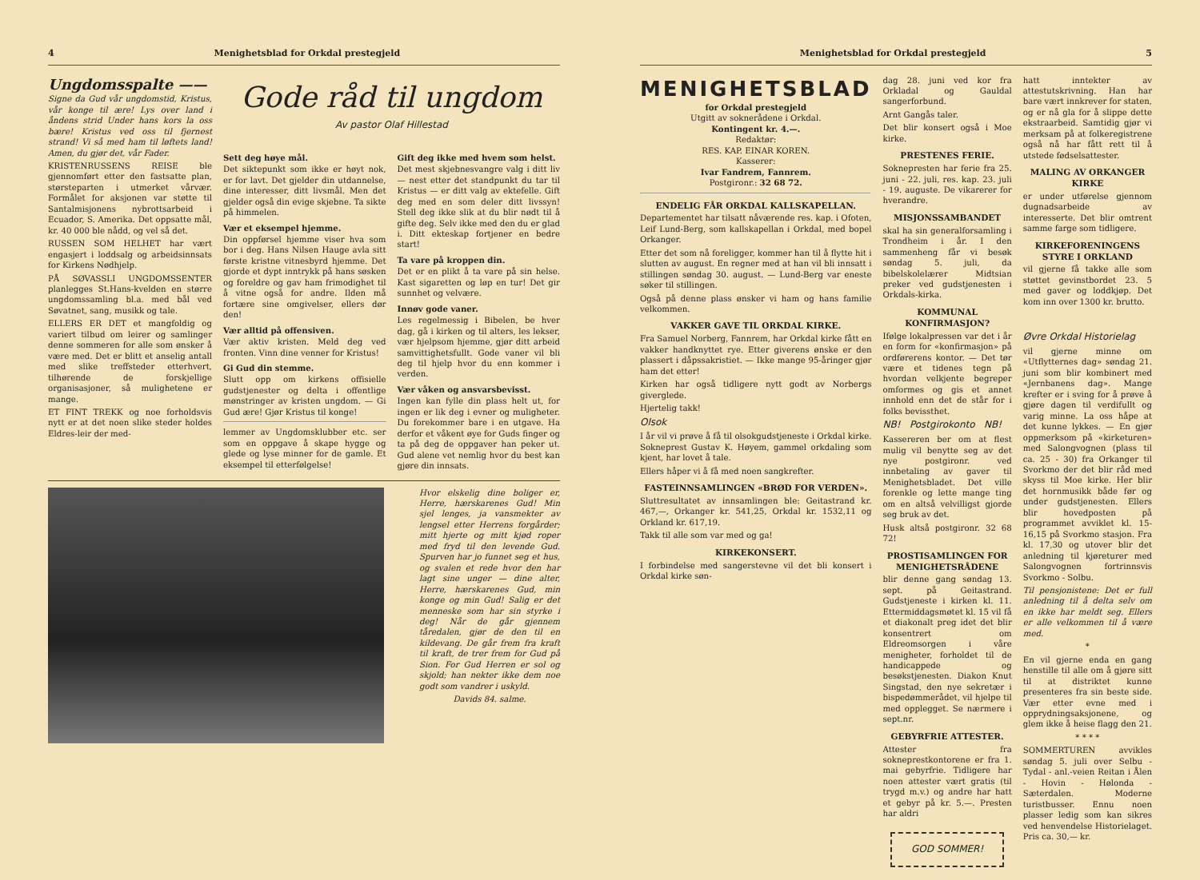4 Menighetsblad for Orkdal prestegjeld
Ungdomsspalte ——
Signe da Gud vår ungdomstid, Kristus, vår konge til ære! Lys over land i åndens strid Under hans kors la oss bære! Kristus ved oss til fjernest strand! Vi så med ham til løftets land! Amen, du gjør det, vår Fader.
KRISTENRUSSENS REISE ble gjennomført etter den fastsatte plan, størsteparten i utmerket vårvær. Formålet for aksjonen var støtte til Santalmisjonens nybrottsarbeid i Ecuador, S. Amerika. Det oppsatte mål, kr. 40 000 ble nådd, og vel så det.
RUSSEN SOM HELHET har vært engasjert i loddsalg og arbeidsinnsats for Kirkens Nødhjelp.
PÅ SØVASSLI UNGDOMSSENTER planlegges St.Hans-kvelden en større ungdomssamling bl.a. med bål ved Søvatnet, sang, musikk og tale.
ELLERS ER DET et mangfoldig og variert tilbud om leirer og samlinger denne sommeren for alle som ønsker å være med. Det er blitt et anselig antall med slike treffsteder etterhvert, tilhørende de forskjellige organisasjoner, så mulighetene er mange.
ET FINT TREKK og noe forholdsvis nytt er at det noen slike steder holdes Eldres-leir der med-
Gode råd til ungdom
Av pastor Olaf Hillestad
Sett deg høye mål.
Det siktepunkt som ikke er høyt nok, er for lavt. Det gjelder din utdannelse, dine interesser, ditt livsmål. Men det gjelder også din evige skjebne. Ta sikte på himmelen.
Vær et eksempel hjemme.
Din oppførsel hjemme viser hva som bor i deg. Hans Nilsen Hauge avla sitt første kristne vitnesbyrd hjemme. Det gjorde et dypt inntrykk på hans søsken og foreldre og gav ham frimodighet til å vitne også for andre. Ilden må fortære sine omgivelser, ellers dør den!
Vær alltid på offensiven.
Vær aktiv kristen. Meld deg ved fronten. Vinn dine venner for Kristus!
Gi Gud din stemme.
Slutt opp om kirkens offisielle gudstjenester og delta i offentlige mønstringer av kristen ungdom. — Gi Gud ære! Gjør Kristus til konge!
lemmer av Ungdomsklubber etc. ser som en oppgave å skape hygge og glede og lyse minner for de gamle. Et eksempel til etterfølgelse!
Gift deg ikke med hvem som helst.
Det mest skjebnesvangre valg i ditt liv — nest etter det standpunkt du tar til Kristus — er ditt valg av ektefelle. Gift deg med en som deler ditt livssyn! Stell deg ikke slik at du blir nødt til å gifte deg. Selv ikke med den du er glad i. Ditt ekteskap fortjener en bedre start!
Ta vare på kroppen din.
Det er en plikt å ta vare på sin helse. Kast sigaretten og løp en tur! Det gir sunnhet og velvære.
Innøv gode vaner.
Les regelmessig i Bibelen, be hver dag, gå i kirken og til alters, les lekser, vær hjelpsom hjemme, gjør ditt arbeid samvittighetsfullt. Gode vaner vil bli deg til hjelp hvor du enn kommer i verden.
Vær våken og ansvarsbevisst.
Ingen kan fylle din plass helt ut, for ingen er lik deg i evner og muligheter. Du forekommer bare i en utgave. Ha derfor et våkent øye for Guds finger og ta på deg de oppgaver han peker ut. Gud alene vet nemlig hvor du best kan gjøre din innsats.
Hvor elskelig dine boliger er, Herre, hærskarenes Gud! Min sjel lenges, ja vansmekter av lengsel etter Herrens forgårder; mitt hjerte og mitt kjød roper med fryd til den levende Gud. Spurven har jo funnet seg et hus, og svalen et rede hvor den har lagt sine unger — dine alter, Herre, hærskarenes Gud, min konge og min Gud! Salig er det menneske som har sin styrke i deg! Når de går gjennem tåredalen, gjør de den til en kildevang. De går frem fra kraft til kraft, de trer frem for Gud på Sion. For Gud Herren er sol og skjold; han nekter ikke dem noe godt som vandrer i uskyld.
Davids 84. salme.
Menighetsblad for Orkdal prestegjeld 5
MENIGHETSBLAD
for Orkdal prestegjeld
Utgitt av soknerådene i Orkdal.
Kontingent kr. 4.—.
Redaktør:
RES. KAP. EINAR KOREN.
Kasserer:
Ivar Fandrem, Fannrem.
Postgironr.: 32 68 72.
ENDELIG FÅR ORKDAL KALLSKAPELLAN.
Departementet har tilsatt nåværende res. kap. i Ofoten, Leif Lund-Berg, som kallskapellan i Orkdal, med bopel Orkanger.
Etter det som nå foreligger, kommer han til å flytte hit i slutten av august. En regner med at han vil bli innsatt i stillingen søndag 30. august. — Lund-Berg var eneste søker til stillingen.
Også på denne plass ønsker vi ham og hans familie velkommen.
VAKKER GAVE TIL ORKDAL KIRKE.
Fra Samuel Norberg, Fannrem, har Orkdal kirke fått en vakker handknyttet rye. Etter giverens ønske er den plassert i dåpssakristiet. — Ikke mange 95-åringer gjør ham det etter!
Kirken har også tidligere nytt godt av Norbergs giverglede.
Hjertelig takk!
Olsok
I år vil vi prøve å få til olsokgudstjeneste i Orkdal kirke. Sokneprest Gustav K. Høyem, gammel orkdaling som kjent, har lovet å tale.
Ellers håper vi å få med noen sangkrefter.
FASTEINNSAMLINGEN «BRØD FOR VERDEN».
Sluttresultatet av innsamlingen ble: Geitastrand kr. 467,—, Orkanger kr. 541,25, Orkdal kr. 1532,11 og Orkland kr. 617,19.
Takk til alle som var med og ga!
KIRKEKONSERT.
I forbindelse med sangerstevne vil det bli konsert i Orkdal kirke søn-
dag 28. juni ved kor fra Orkladal og Gauldal sangerforbund.
Arnt Gangås taler.
Det blir konsert også i Moe kirke.
PRESTENES FERIE.
Soknepresten har ferie fra 25. juni - 22. juli, res. kap. 23. juli - 19. auguste. De vikarerer for hverandre.
MISJONSSAMBANDET
skal ha sin generalforsamling i Trondheim i år. I den sammenheng får vi besøk søndag 5. juli, da bibelskolelærer Midtsian preker ved gudstjenesten i Orkdals-kirka.
KOMMUNAL KONFIRMASJON?
Ifølge lokalpressen var det i år en form for «konfirmasjon» på ordførerens kontor. — Det tør være et tidenes tegn på hvordan velkjente begreper omformes og gis et annet innhold enn det de står for i folks bevissthet.
NB! Postgirokonto NB!
Kassereren ber om at flest mulig vil benytte seg av det nye postgironr. ved innbetaling av gaver til Menighetsbladet. Det ville forenkle og lette mange ting om en altså velvilligst gjorde seg bruk av det.
Husk altså postgironr. 32 68 72!
PROSTISAMLINGEN FOR MENIGHETSRÅDENE
blir denne gang søndag 13. sept. på Geitastrand. Gudstjeneste i kirken kl. 11. Ettermiddagsmøtet kl. 15 vil få et diakonalt preg idet det blir konsentrert om Eldreomsorgen i våre menigheter, forholdet til de handicappede og besøkstjenesten. Diakon Knut Singstad, den nye sekretær i bispedømmerådet, vil hjelpe til med opplegget. Se nærmere i sept.nr.
GEBYRFRIE ATTESTER.
Attester fra sokneprestkontorene er fra 1. mai gebyrfrie. Tidligere har noen attester vært gratis (til trygd m.v.) og andre har hatt et gebyr på kr. 5.—. Presten har aldri
GOD SOMMER!
hatt inntekter av attestutskrivning. Han har bare vært innkrever for staten, og er nå gla for å slippe dette ekstraarbeid. Samtidig gjør vi merksam på at folkeregistrene også nå har fått rett til å utstede fødselsattester.
MALING AV ORKANGER KIRKE
er under utførelse gjennom dugnadsarbeide av interesserte. Det blir omtrent samme farge som tidligere.
KIRKEFORENINGENS STYRE I ORKLAND
vil gjerne få takke alle som støttet gevinstbordet 23. 5 med gaver og loddkjøp. Det kom inn over 1300 kr. brutto.
Øvre Orkdal Historielag
vil gjerne minne om «Utflytternes dag» søndag 21. juni som blir kombinert med «Jernbanens dag». Mange krefter er i sving for å prøve å gjøre dagen til verdifullt og varig minne. La oss håpe at det kunne lykkes. — En gjør oppmerksom på «kirketuren» med Salongvognen (plass til ca. 25 - 30) fra Orkanger til Svorkmo der det blir råd med skyss til Moe kirke. Her blir det hornmusikk både før og under gudstjenesten. Ellers blir hovedposten på programmet avviklet kl. 15-16,15 på Svorkmo stasjon. Fra kl. 17,30 og utover blir det anledning til kjøreturer med Salongvognen fortrinnsvis Svorkmo - Solbu.
Til pensjonistene: Det er full anledning til å delta selv om en ikke har meldt seg. Ellers er alle velkommen til å være med.
*
En vil gjerne enda en gang henstille til alle om å gjøre sitt til at distriktet kunne presenteres fra sin beste side. Vær etter evne med i opprydningsaksjonene, og glem ikke å heise flagg den 21.
* * * *
SOMMERTUREN avvikles søndag 5. juli over Selbu - Tydal - anl.-veien Reitan i Ålen - Hovin - Hølonda - Sæterdalen. Moderne turistbusser. Ennu noen plasser ledig som kan sikres ved henvendelse Historielaget. Pris ca. 30,— kr.